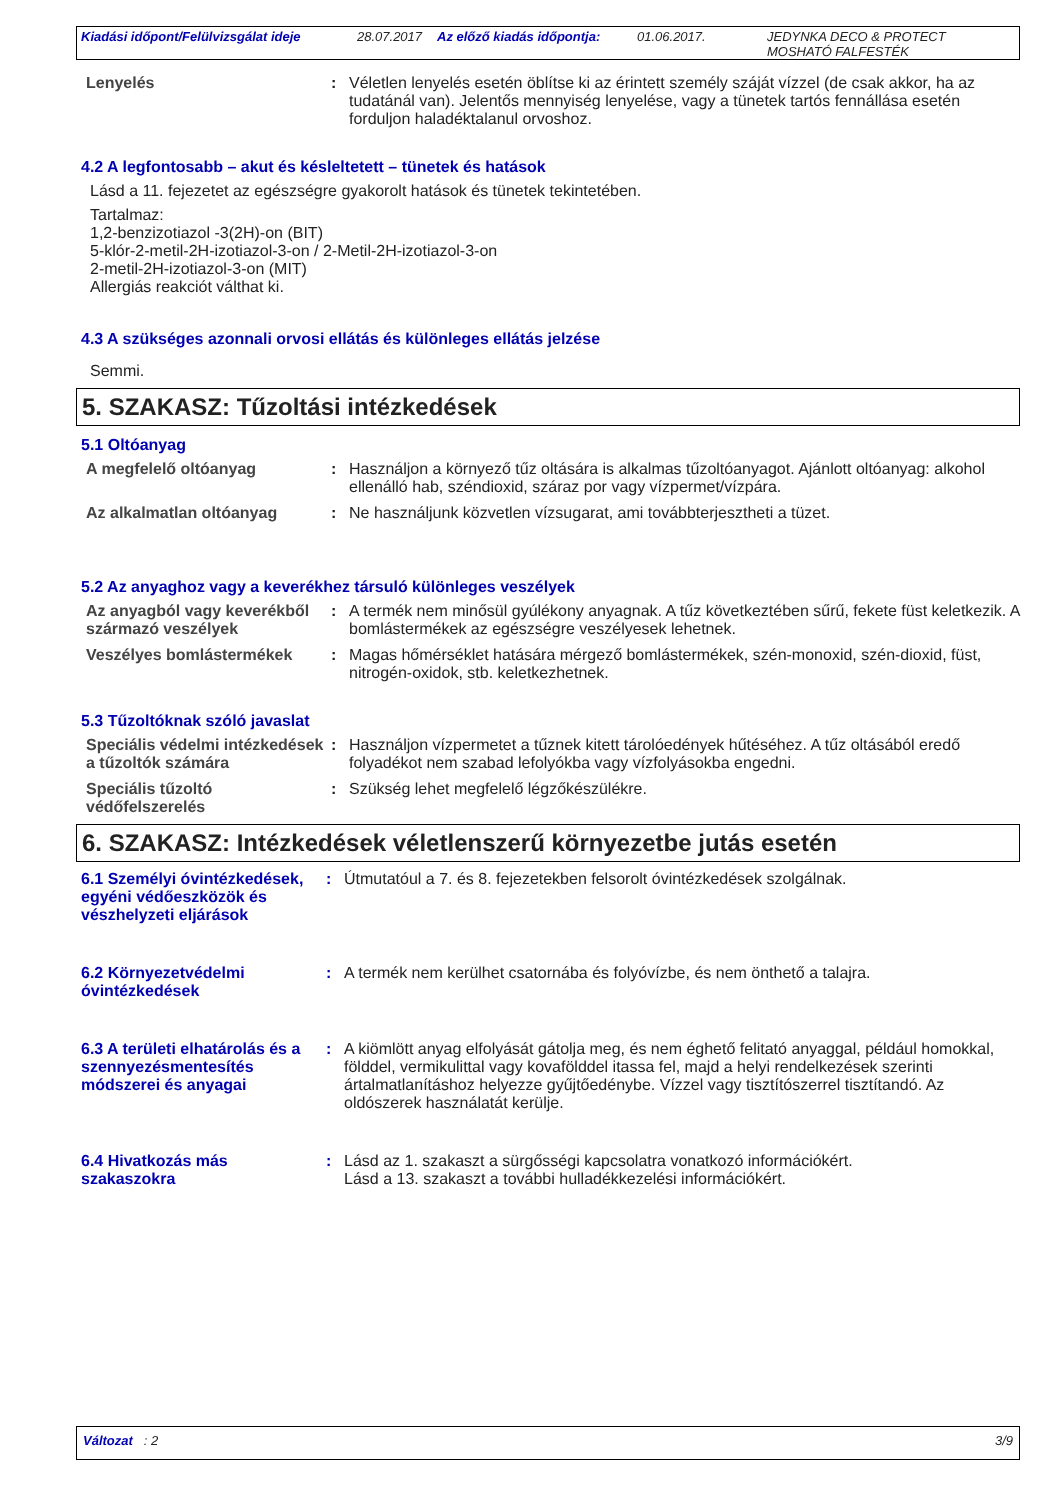Kiadási időpont/Felülvizsgálat ideje
28.07.2017 Az előző kiadás időpontja:
01.06.2017. JEDYNKA DECO & PROTECT
MOSHATÓ FALFESTÉK
Lenyelés : Véletlen lenyelés esetén öblítse ki az érintett személy száját vízzel (de csak akkor, ha az tudatánál van). Jelentős mennyiség lenyelése, vagy a tünetek tartós fennállása esetén forduljon haladéktalanul orvoshoz.
4.2 A legfontosabb – akut és késleltetett – tünetek és hatások
Lásd a 11. fejezetet az egészségre gyakorolt hatások és tünetek tekintetében.
Tartalmaz:
1,2-benzizotiazol -3(2H)-on (BIT)
5-klór-2-metil-2H-izotiazol-3-on / 2-Metil-2H-izotiazol-3-on
2-metil-2H-izotiazol-3-on (MIT)
Allergiás reakciót válthat ki.
4.3 A szükséges azonnali orvosi ellátás és különleges ellátás jelzése
Semmi.
5. SZAKASZ: Tűzoltási intézkedések
5.1 Oltóanyag
A megfelelő oltóanyag : Használjon a környező tűz oltására is alkalmas tűzoltóanyagot. Ajánlott oltóanyag: alkohol ellenálló hab, széndioxid, száraz por vagy vízpermet/vízpára.
Az alkalmatlan oltóanyag : Ne használjunk közvetlen vízsugarat, ami továbbterjesztheti a tüzet.
5.2 Az anyaghoz vagy a keverékhez társuló különleges veszélyek
Az anyagból vagy keverékből származó veszélyek
: A termék nem minősül gyúlékony anyagnak. A tűz következtében sűrű, fekete füst keletkezik. A bomlástermékek az egészségre veszélyesek lehetnek.
Veszélyes bomlástermékek : Magas hőmérséklet hatására mérgező bomlástermékek, szén-monoxid, szén-dioxid, füst, nitrogén-oxidok, stb. keletkezhetnek.
5.3 Tűzoltóknak szóló javaslat
Speciális védelmi intézkedések a tűzoltók számára
: Használjon vízpermetet a tűznek kitett tárolóedények hűtéséhez. A tűz oltásából eredő folyadékot nem szabad lefolyókba vagy vízfolyásokba engedni.
Speciális tűzoltó védőfelszerelés
: Szükség lehet megfelelő légzőkészülékre.
6. SZAKASZ: Intézkedések véletlenszerű környezetbe jutás esetén
6.1 Személyi óvintézkedések, egyéni védőeszközök és vészhelyzeti eljárások
: Útmutatóul a 7. és 8. fejezetekben felsorolt óvintézkedések szolgálnak.
6.2 Környezetvédelmi óvintézkedések
: A termék nem kerülhet csatornába és folyóvízbe, és nem önthető a talajra.
6.3 A területi elhatárolás és a szennyezésmentesítés módszerei és anyagai
: A kiömlött anyag elfolyását gátolja meg, és nem éghető felitató anyaggal, például homokkal, földdel, vermikulittal vagy kovafölddel itassa fel, majd a helyi rendelkezések szerinti ártalmatlanításhoz helyezze gyűjtőedénybe. Vízzel vagy tisztítószerrel tisztítandó. Az oldószerek használatát kerülje.
6.4 Hivatkozás más szakaszokra
: Lásd az 1. szakaszt a sürgősségi kapcsolatra vonatkozó információkért.
Lásd a 13. szakaszt a további hulladékkezelési információkért.
Változat : 2 3/9